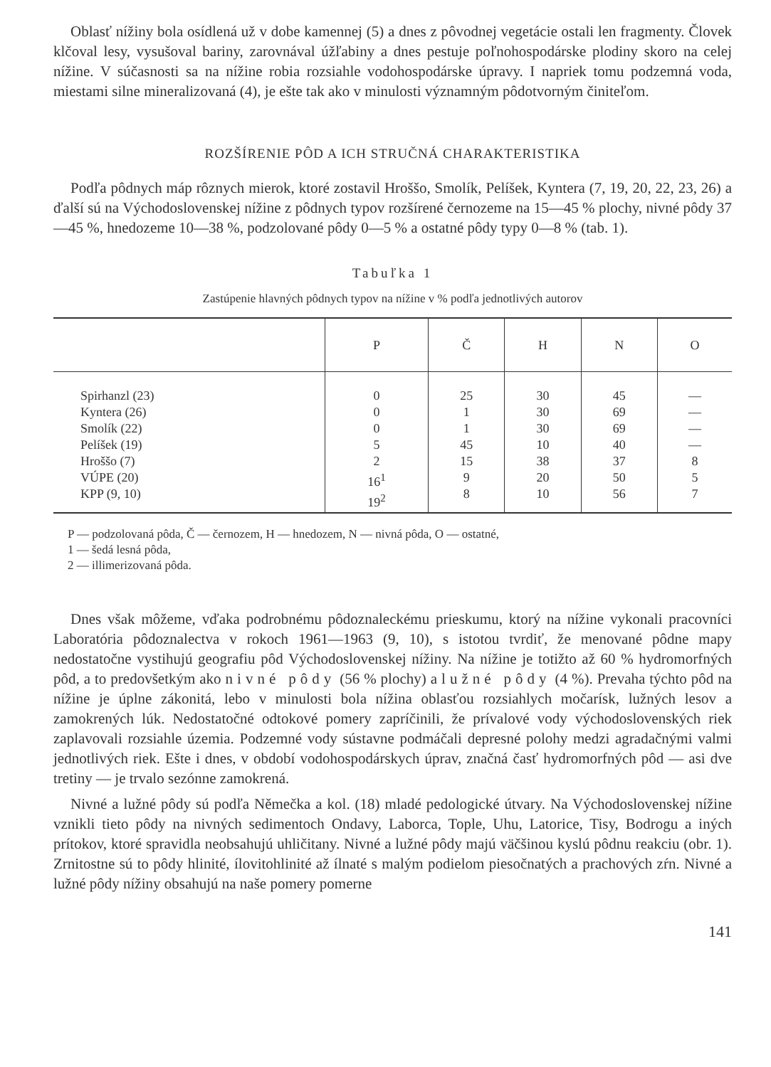Oblasť nížiny bola osídlená už v dobe kamennej (5) a dnes z pôvodnej vegetácie ostali len fragmenty. Človek klčoval lesy, vysušoval bariny, zarovnával úžľabiny a dnes pestuje poľnohospodárske plodiny skoro na celej nížine. V súčasnosti sa na nížine robia rozsiahle vodohospodárske úpravy. I napriek tomu podzemná voda, miestami silne mineralizovaná (4), je ešte tak ako v minulosti významným pôdotvorným činiteľom.
ROZŠÍRENIE PÔD A ICH STRUČNÁ CHARAKTERISTIKA
Podľa pôdnych máp rôznych mierok, ktoré zostavil Hroššo, Smolík, Pelíšek, Kyntera (7, 19, 20, 22, 23, 26) a ďalší sú na Východoslovenskej nížine z pôdnych typov rozšírené černozeme na 15—45 % plochy, nivné pôdy 37—45 %, hnedozeme 10—38 %, podzolované pôdy 0—5 % a ostatné pôdy typy 0—8 % (tab. 1).
Tabuľka 1
Zastúpenie hlavných pôdnych typov na nížine v % podľa jednotlivých autorov
| | P | Č | H | N | O |
| --- | --- | --- | --- | --- | --- |
| Spirhanzl (23) Kyntera (26) Smolík (22) Pelíšek (19) Hroššo (7) VÚPE (20) KPP (9, 10) | 0 0 0 5 2 16<sup>1</sup> 19<sup>2</sup> | 25 1 1 45 15 9 8 | 30 30 30 10 38 20 10 | 45 69 69 40 37 50 56 | — — — — 8 5 7 |
P — podzolovaná pôda, Č — černozem, H — hnedozem, N — nivná pôda, O — ostatné,
1 — šedá lesná pôda,
2 — illimerizovaná pôda.
Dnes však môžeme, vďaka podrobnému pôdoznaleckému prieskumu, ktorý na nížine vykonali pracovníci Laboratória pôdoznalectva v rokoch 1961—1963 (9, 10), s istotou tvrdiť, že menované pôdne mapy nedostatočne vystihujú geografiu pôd Východoslovenskej nížiny. Na nížine je totižto až 60 % hydromorfných pôd, a to predovšetkým ako nivné pôdy (56 % plochy) a lužné pôdy (4 %). Prevaha týchto pôd na nížine je úplne zákonitá, lebo v minulosti bola nížina oblasťou rozsiahlych močarísk, lužných lesov a zamokrených lúk. Nedostatočné odtokové pomery zapríčinili, že prívalové vody východoslovenských riek zaplavovali rozsiahle územia. Podzemné vody sústavne podmáčali depresné polohy medzi agradačnými valmi jednotlivých riek. Ešte i dnes, v období vodohospodárskych úprav, značná časť hydromorfných pôd — asi dve tretiny — je trvalo sezónne zamokrená.
Nivné a lužné pôdy sú podľa Němečka a kol. (18) mladé pedologické útvary. Na Východoslovenskej nížine vznikli tieto pôdy na nivných sedimentoch Ondavy, Laborca, Tople, Uhu, Latorice, Tisy, Bodrogu a iných prítokov, ktoré spravidla neobsahujú uhličitany. Nivné a lužné pôdy majú väčšinou kyslú pôdnu reakciu (obr. 1). Zrnitostne sú to pôdy hlinité, ílovitohlinité až ílnaté s malým podielom piesočnatých a prachových zŕn. Nivné a lužné pôdy nížiny obsahujú na naše pomery pomerne
141